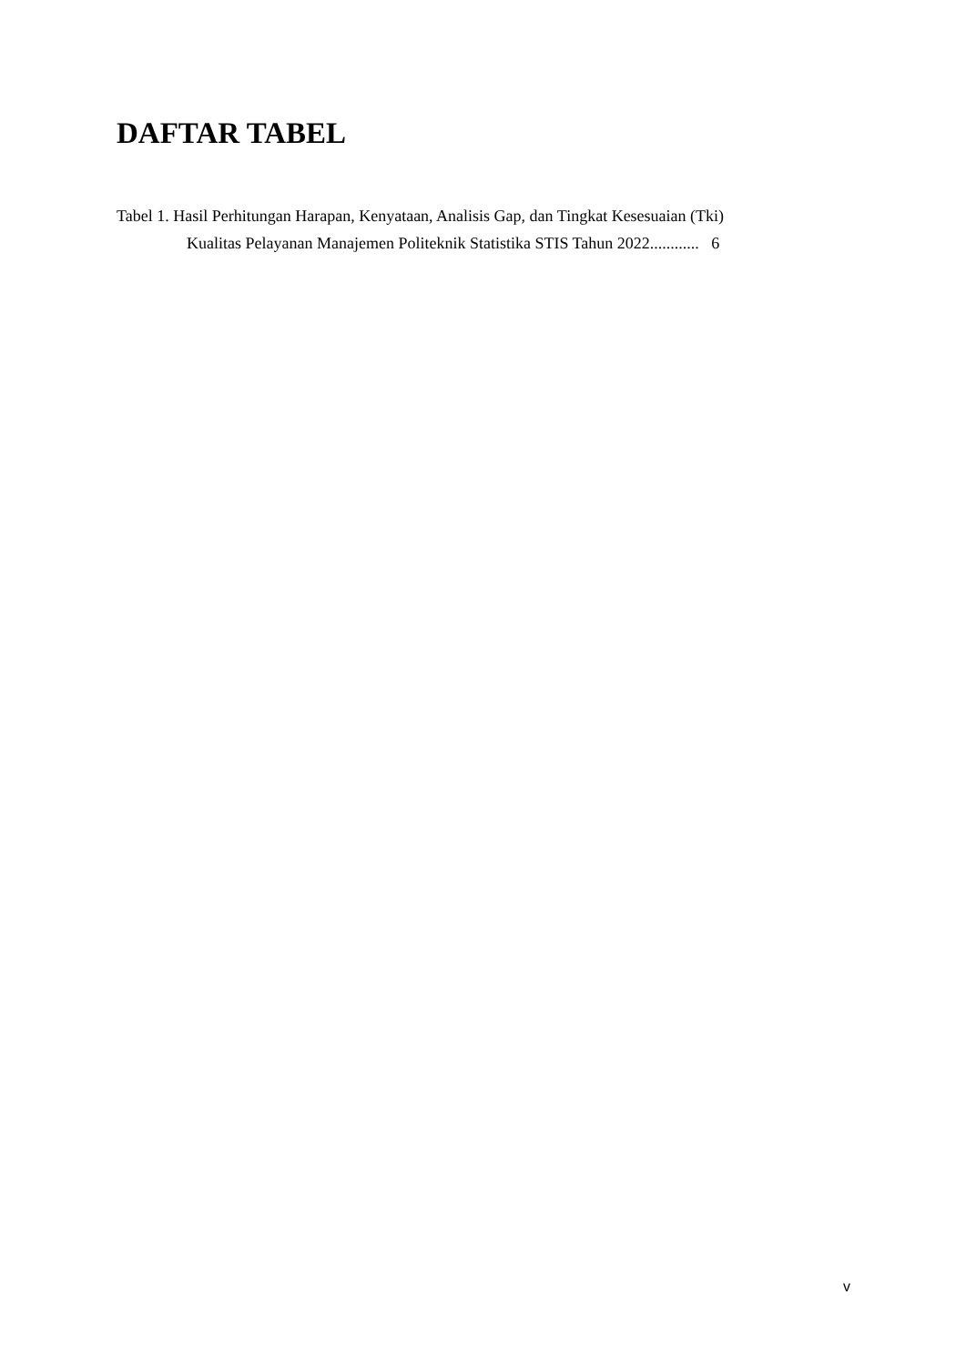DAFTAR TABEL
Tabel 1. Hasil Perhitungan Harapan, Kenyataan, Analisis Gap, dan Tingkat Kesesuaian (Tki)
Kualitas Pelayanan Manajemen Politeknik Statistika STIS Tahun 2022............ 6
v